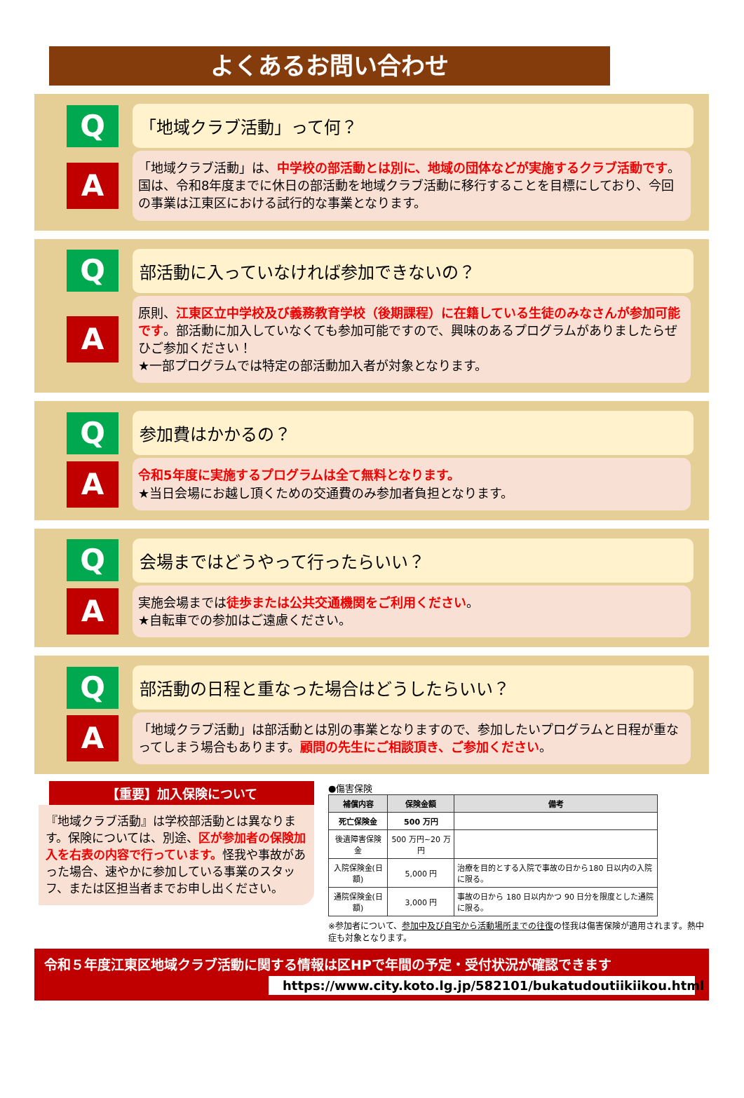よくあるお問い合わせ
Q
「地域クラブ活動」って何？
A
「地域クラブ活動」は、中学校の部活動とは別に、地域の団体などが実施するクラブ活動です。国は、令和8年度までに休日の部活動を地域クラブ活動に移行することを目標にしており、今回の事業は江東区における試行的な事業となります。
Q
部活動に入っていなければ参加できないの？
A
原則、江東区立中学校及び義務教育学校（後期課程）に在籍している生徒のみなさんが参加可能です。部活動に加入していなくても参加可能ですので、興味のあるプログラムがありましたらぜひご参加ください！
★一部プログラムでは特定の部活動加入者が対象となります。
Q
参加費はかかるの？
A
令和5年度に実施するプログラムは全て無料となります。
★当日会場にお越し頂くための交通費のみ参加者負担となります。
Q
会場まではどうやって行ったらいい？
A
実施会場までは徒歩または公共交通機関をご利用ください。
★自転車での参加はご遠慮ください。
Q
部活動の日程と重なった場合はどうしたらいい？
A
「地域クラブ活動」は部活動とは別の事業となりますので、参加したいプログラムと日程が重なってしまう場合もあります。顧問の先生にご相談頂き、ご参加ください。
【重要】加入保険について
『地域クラブ活動』は学校部活動とは異なります。保険については、別途、区が参加者の保険加入を右表の内容で行っています。怪我や事故があった場合、速やかに参加している事業のスタッフ、または区担当者までお申し出ください。
●傷害保険
| 補償内容 | 保険金額 | 備考 |
| --- | --- | --- |
| 死亡保険金 | 500 万円 | |
| 後遺障害保険金 | 500 万円~20 万円 | |
| 入院保険金(日額) | 5,000 円 | 治療を目的とする入院で事故の日から180 日以内の入院に限る。 |
| 通院保険金(日額) | 3,000 円 | 事故の日から 180 日以内かつ 90 日分を限度とした通院に限る。 |
※参加者について、参加中及び自宅から活動場所までの往復の怪我は傷害保険が適用されます。熱中症も対象となります。
令和５年度江東区地域クラブ活動に関する情報は区HPで年間の予定・受付状況が確認できます
https://www.city.koto.lg.jp/582101/bukatudoutiikiikou.html